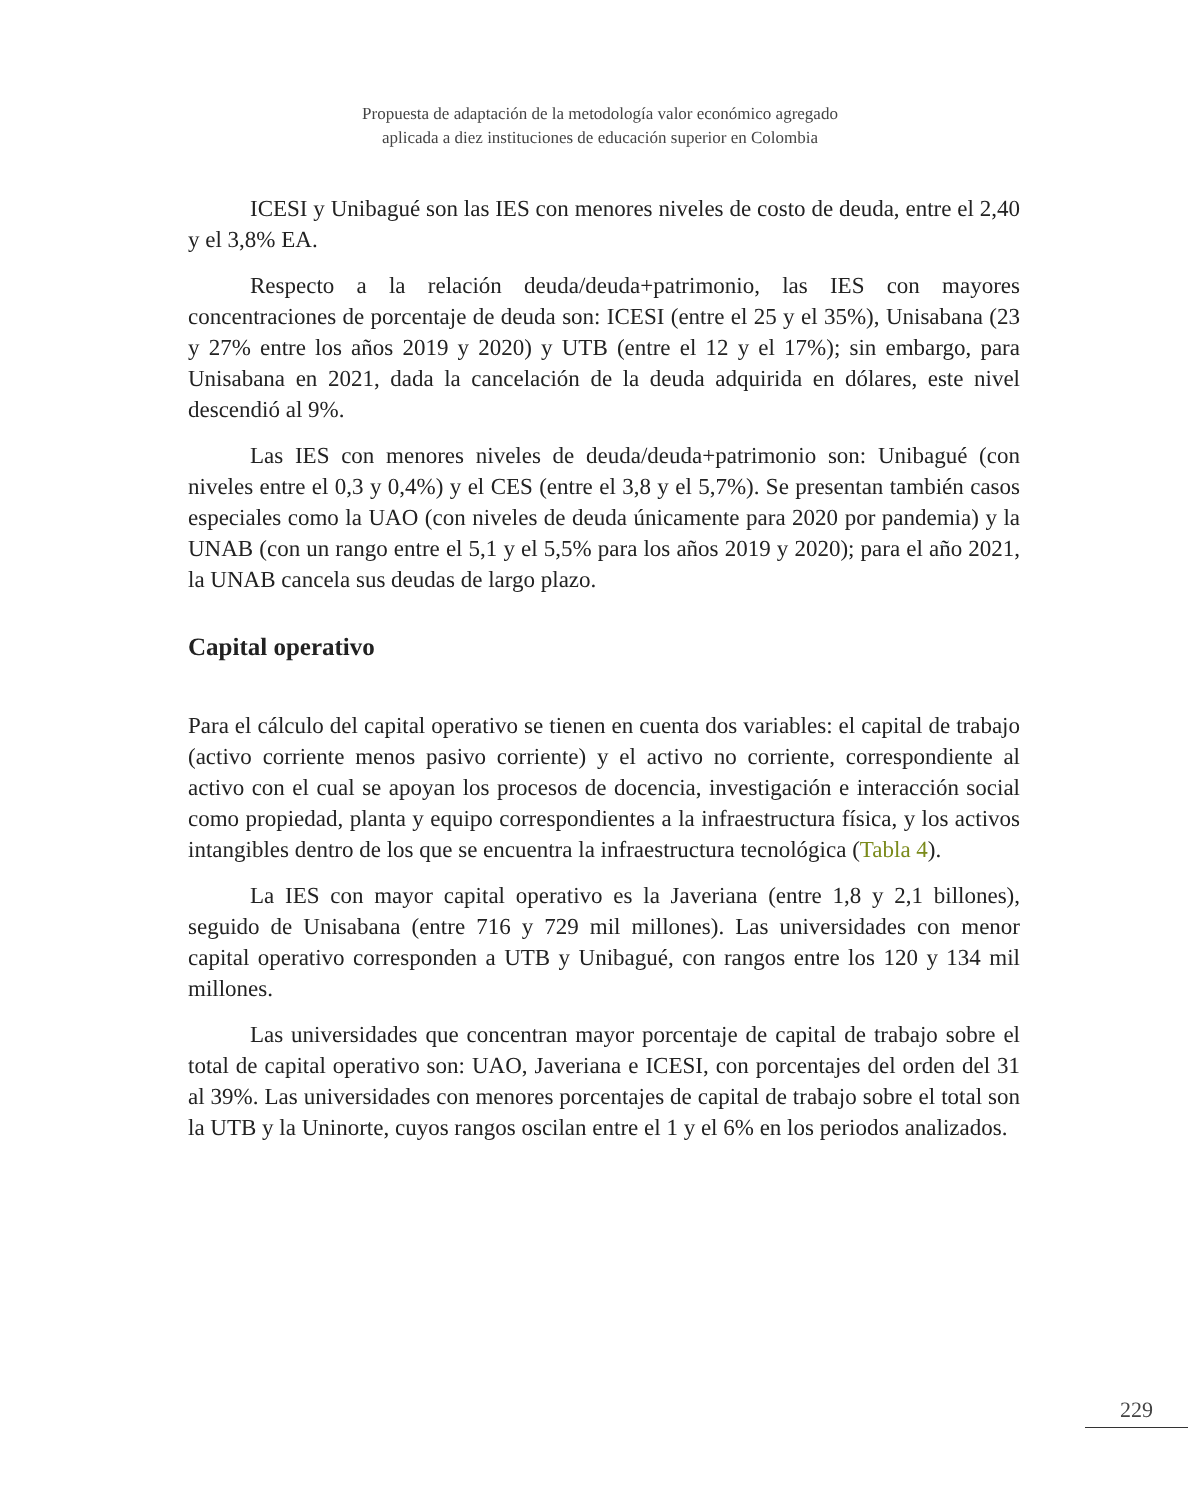Propuesta de adaptación de la metodología valor económico agregado
aplicada a diez instituciones de educación superior en Colombia
ICESI y Unibagué son las IES con menores niveles de costo de deuda, entre el 2,40 y el 3,8% EA.
Respecto a la relación deuda/deuda+patrimonio, las IES con mayores concentraciones de porcentaje de deuda son: ICESI (entre el 25 y el 35%), Unisabana (23 y 27% entre los años 2019 y 2020) y UTB (entre el 12 y el 17%); sin embargo, para Unisabana en 2021, dada la cancelación de la deuda adquirida en dólares, este nivel descendió al 9%.
Las IES con menores niveles de deuda/deuda+patrimonio son: Unibagué (con niveles entre el 0,3 y 0,4%) y el CES (entre el 3,8 y el 5,7%). Se presentan también casos especiales como la UAO (con niveles de deuda únicamente para 2020 por pandemia) y la UNAB (con un rango entre el 5,1 y el 5,5% para los años 2019 y 2020); para el año 2021, la UNAB cancela sus deudas de largo plazo.
Capital operativo
Para el cálculo del capital operativo se tienen en cuenta dos variables: el capital de trabajo (activo corriente menos pasivo corriente) y el activo no corriente, correspondiente al activo con el cual se apoyan los procesos de docencia, investigación e interacción social como propiedad, planta y equipo correspondientes a la infraestructura física, y los activos intangibles dentro de los que se encuentra la infraestructura tecnológica (Tabla 4).
La IES con mayor capital operativo es la Javeriana (entre 1,8 y 2,1 billones), seguido de Unisabana (entre 716 y 729 mil millones). Las universidades con menor capital operativo corresponden a UTB y Unibagué, con rangos entre los 120 y 134 mil millones.
Las universidades que concentran mayor porcentaje de capital de trabajo sobre el total de capital operativo son: UAO, Javeriana e ICESI, con porcentajes del orden del 31 al 39%. Las universidades con menores porcentajes de capital de trabajo sobre el total son la UTB y la Uninorte, cuyos rangos oscilan entre el 1 y el 6% en los periodos analizados.
229